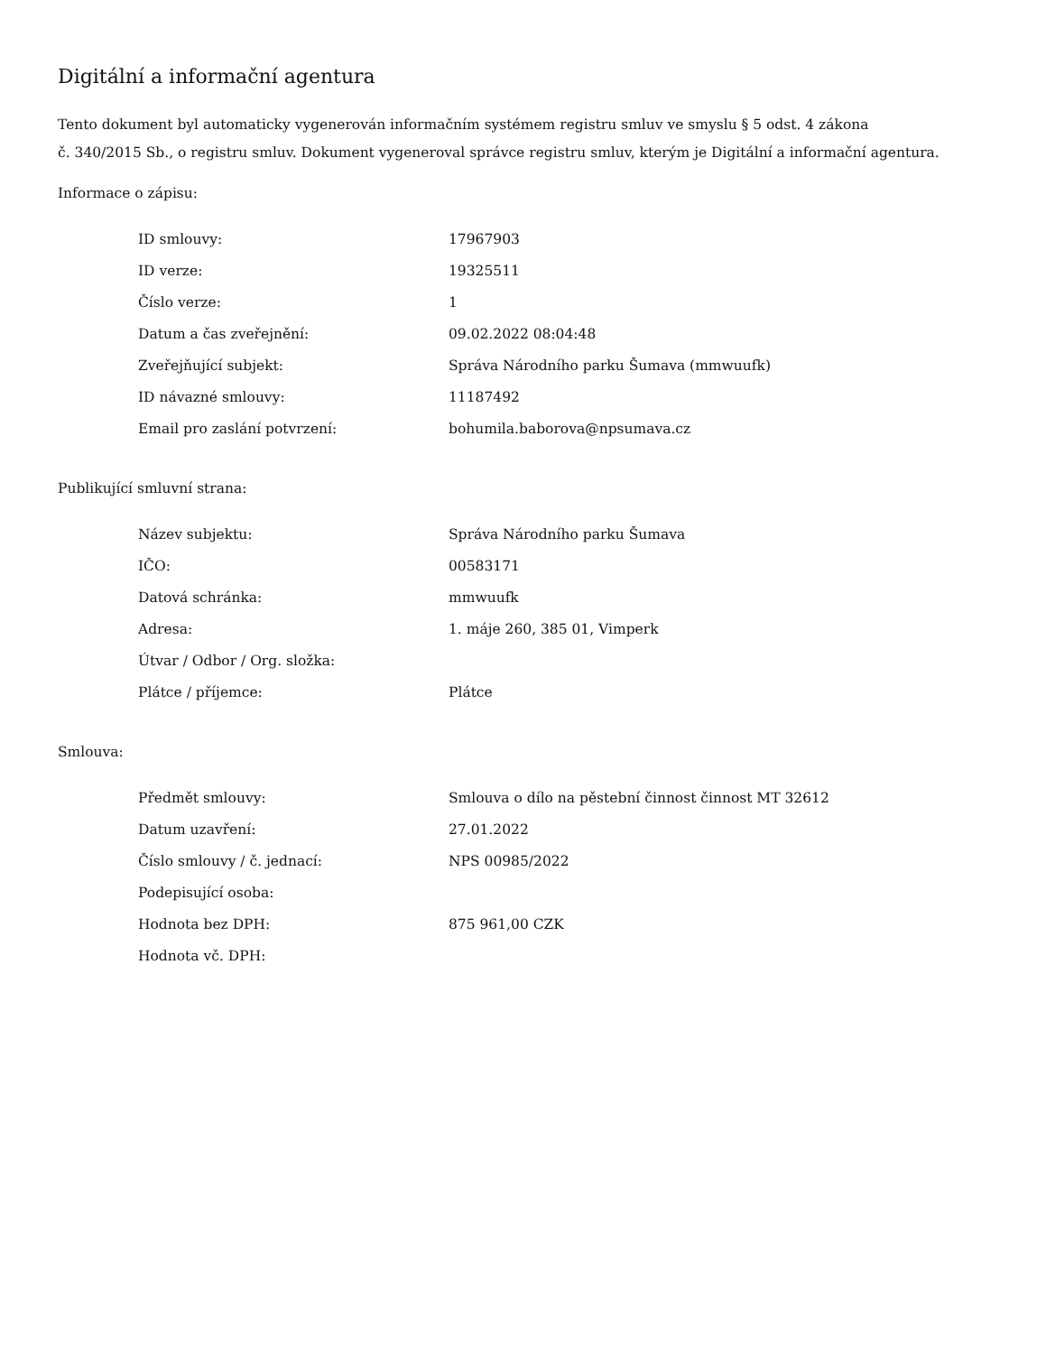Digitální a informační agentura
Tento dokument byl automaticky vygenerován informačním systémem registru smluv ve smyslu § 5 odst. 4 zákona
č. 340/2015 Sb., o registru smluv. Dokument vygeneroval správce registru smluv, kterým je Digitální a informační agentura.
Informace o zápisu:
| ID smlouvy: | 17967903 |
| ID verze: | 19325511 |
| Číslo verze: | 1 |
| Datum a čas zveřejnění: | 09.02.2022 08:04:48 |
| Zveřejňující subjekt: | Správa Národního parku Šumava (mmwuufk) |
| ID návazné smlouvy: | 11187492 |
| Email pro zaslání potvrzení: | bohumila.baborova@npsumava.cz |
Publikující smluvní strana:
| Název subjektu: | Správa Národního parku Šumava |
| IČO: | 00583171 |
| Datová schránka: | mmwuufk |
| Adresa: | 1. máje 260, 385 01, Vimperk |
| Útvar / Odbor / Org. složka: | |
| Plátce / příjemce: | Plátce |
Smlouva:
| Předmět smlouvy: | Smlouva o dílo na pěstební činnost činnost MT 32612 |
| Datum uzavření: | 27.01.2022 |
| Číslo smlouvy / č. jednací: | NPS 00985/2022 |
| Podepisující osoba: | |
| Hodnota bez DPH: | 875 961,00 CZK |
| Hodnota vč. DPH: | |